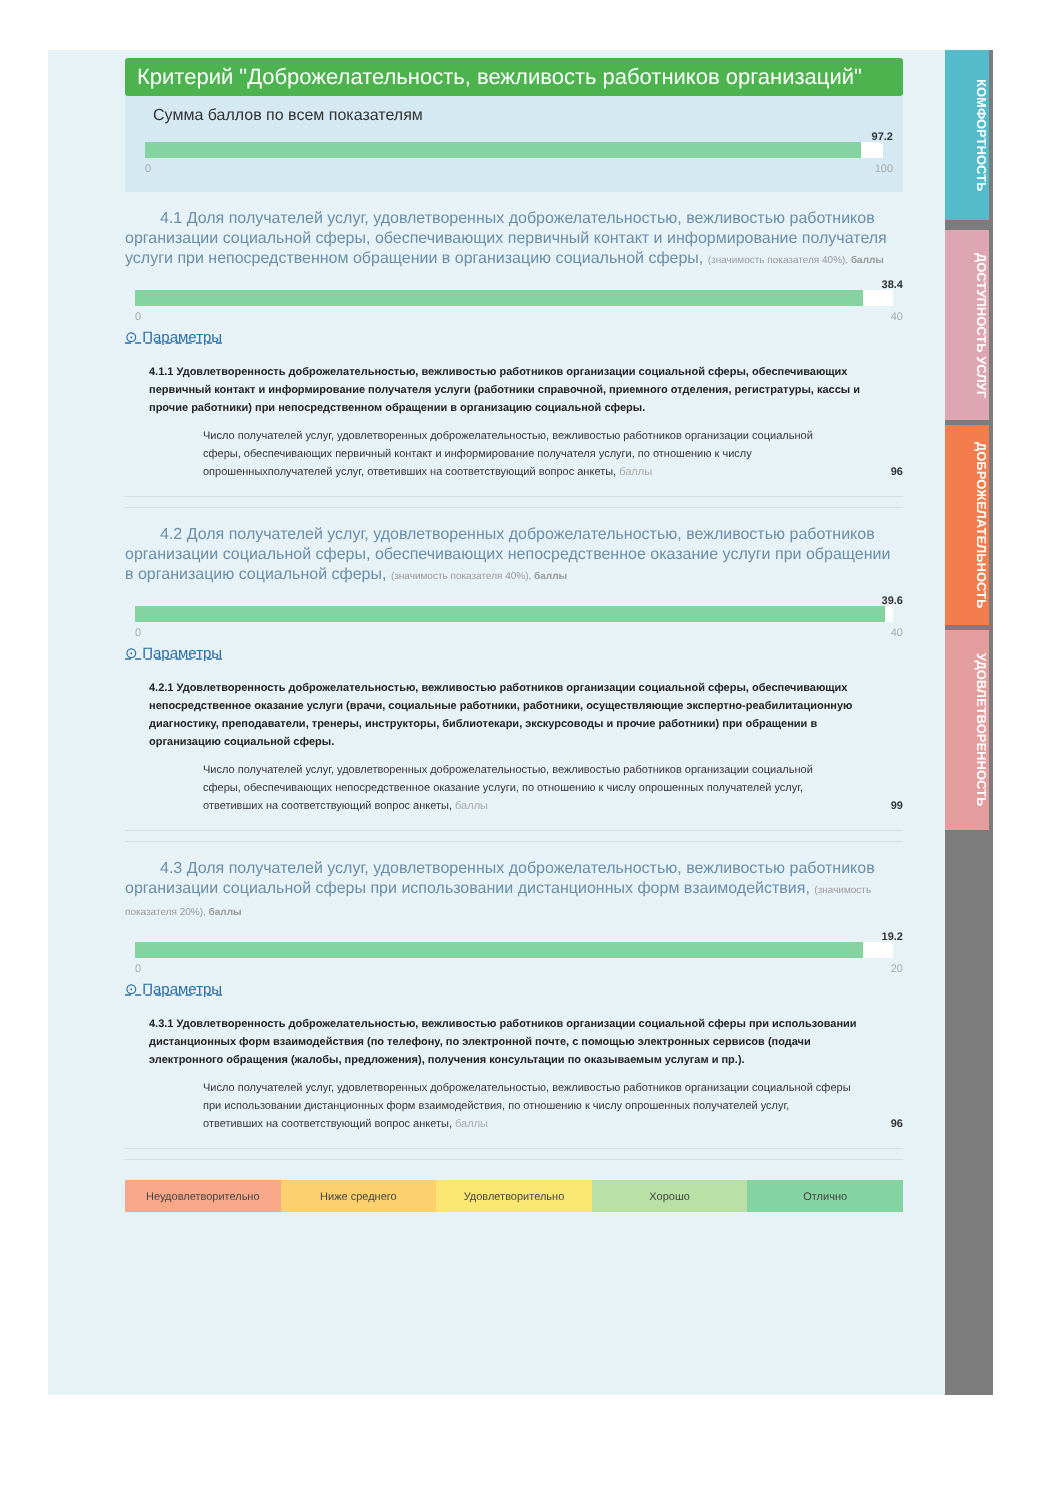КОМФОРТНОСТЬ
ДОСТУПНОСТЬ УСЛУГ
ДОБРОЖЕЛАТЕЛЬНОСТЬ
УДОВЛЕТВОРЕННОСТЬ
Критерий "Доброжелательность, вежливость работников организаций"
Сумма баллов по всем показателям
97.2
0 100
4.1 Доля получателей услуг, удовлетворенных доброжелательностью, вежливостью работников организации социальной сферы, обеспечивающих первичный контакт и информирование получателя услуги при непосредственном обращении в организацию социальной сферы, (значимость показателя 40%), баллы
38.4
0 40
⊙ Параметры
4.1.1 Удовлетворенность доброжелательностью, вежливостью работников организации социальной сферы, обеспечивающих первичный контакт и информирование получателя услуги (работники справочной, приемного отделения, регистратуры, кассы и прочие работники) при непосредственном обращении в организацию социальной сферы.
Число получателей услуг, удовлетворенных доброжелательностью, вежливостью работников организации социальной сферы, обеспечивающих первичный контакт и информирование получателя услуги, по отношению к числу опрошенныхполучателей услуг, ответивших на соответствующий вопрос анкеты, баллы 96
4.2 Доля получателей услуг, удовлетворенных доброжелательностью, вежливостью работников организации социальной сферы, обеспечивающих непосредственное оказание услуги при обращении в организацию социальной сферы, (значимость показателя 40%), баллы
39.6
0 40
⊙ Параметры
4.2.1 Удовлетворенность доброжелательностью, вежливостью работников организации социальной сферы, обеспечивающих непосредственное оказание услуги (врачи, социальные работники, работники, осуществляющие экспертно-реабилитационную диагностику, преподаватели, тренеры, инструкторы, библиотекари, экскурсоводы и прочие работники) при обращении в организацию социальной сферы.
Число получателей услуг, удовлетворенных доброжелательностью, вежливостью работников организации социальной сферы, обеспечивающих непосредственное оказание услуги, по отношению к числу опрошенных получателей услуг, ответивших на соответствующий вопрос анкеты, баллы 99
4.3 Доля получателей услуг, удовлетворенных доброжелательностью, вежливостью работников организации социальной сферы при использовании дистанционных форм взаимодействия, (значимость показателя 20%), баллы
19.2
0 20
⊙ Параметры
4.3.1 Удовлетворенность доброжелательностью, вежливостью работников организации социальной сферы при использовании дистанционных форм взаимодействия (по телефону, по электронной почте, с помощью электронных сервисов (подачи электронного обращения (жалобы, предложения), получения консультации по оказываемым услугам и пр.).
Число получателей услуг, удовлетворенных доброжелательностью, вежливостью работников организации социальной сферы при использовании дистанционных форм взаимодействия, по отношению к числу опрошенных получателей услуг, ответивших на соответствующий вопрос анкеты, баллы 96
Неудовлетворительно Ниже среднего Удовлетворительно Хорошо Отлично